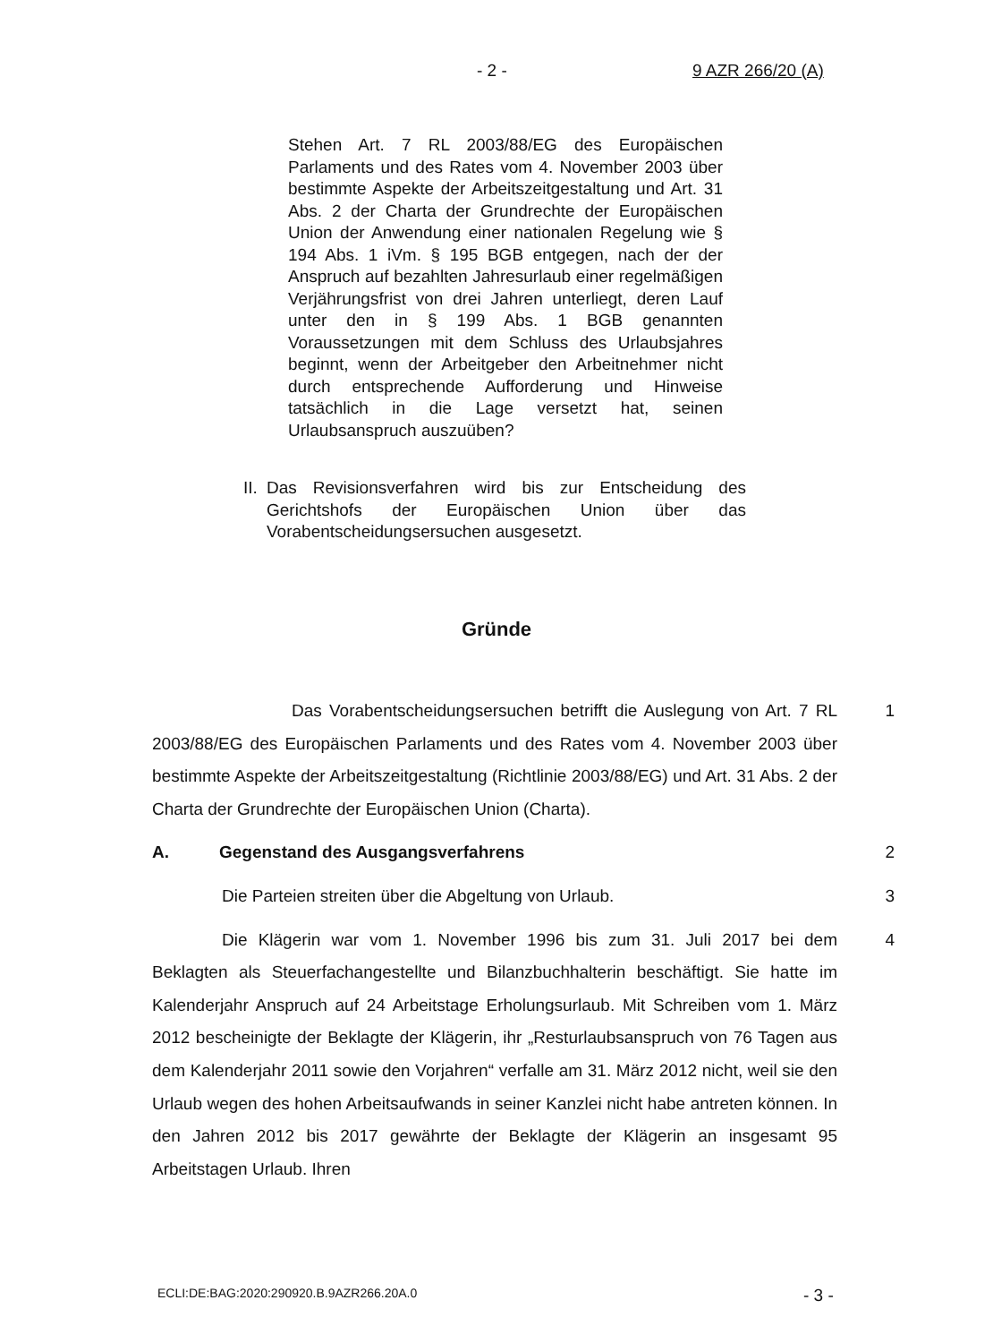- 2 - 9 AZR 266/20 (A)
Stehen Art. 7 RL 2003/88/EG des Europäischen Parlaments und des Rates vom 4. November 2003 über bestimmte Aspekte der Arbeitszeitgestaltung und Art. 31 Abs. 2 der Charta der Grundrechte der Europäischen Union der Anwendung einer nationalen Regelung wie § 194 Abs. 1 iVm. § 195 BGB entgegen, nach der der Anspruch auf bezahlten Jahresurlaub einer regelmäßigen Verjährungsfrist von drei Jahren unterliegt, deren Lauf unter den in § 199 Abs. 1 BGB genannten Voraussetzungen mit dem Schluss des Urlaubsjahres beginnt, wenn der Arbeitgeber den Arbeitnehmer nicht durch entsprechende Aufforderung und Hinweise tatsächlich in die Lage versetzt hat, seinen Urlaubsanspruch auszuüben?
II. Das Revisionsverfahren wird bis zur Entscheidung des Gerichtshofs der Europäischen Union über das Vorabentscheidungsersuchen ausgesetzt.
Gründe
Das Vorabentscheidungsersuchen betrifft die Auslegung von Art. 7 RL 2003/88/EG des Europäischen Parlaments und des Rates vom 4. November 2003 über bestimmte Aspekte der Arbeitszeitgestaltung (Richtlinie 2003/88/EG) und Art. 31 Abs. 2 der Charta der Grundrechte der Europäischen Union (Charta).
1
A. Gegenstand des Ausgangsverfahrens 2
Die Parteien streiten über die Abgeltung von Urlaub. 3
Die Klägerin war vom 1. November 1996 bis zum 31. Juli 2017 bei dem Beklagten als Steuerfachangestellte und Bilanzbuchhalterin beschäftigt. Sie hatte im Kalenderjahr Anspruch auf 24 Arbeitstage Erholungsurlaub. Mit Schreiben vom 1. März 2012 bescheinigte der Beklagte der Klägerin, ihr „Resturlaubsanspruch von 76 Tagen aus dem Kalenderjahr 2011 sowie den Vorjahren“ verfalle am 31. März 2012 nicht, weil sie den Urlaub wegen des hohen Arbeitsaufwands in seiner Kanzlei nicht habe antreten können. In den Jahren 2012 bis 2017 gewährte der Beklagte der Klägerin an insgesamt 95 Arbeitstagen Urlaub. Ihren
4
ECLI:DE:BAG:2020:290920.B.9AZR266.20A.0
- 3 -